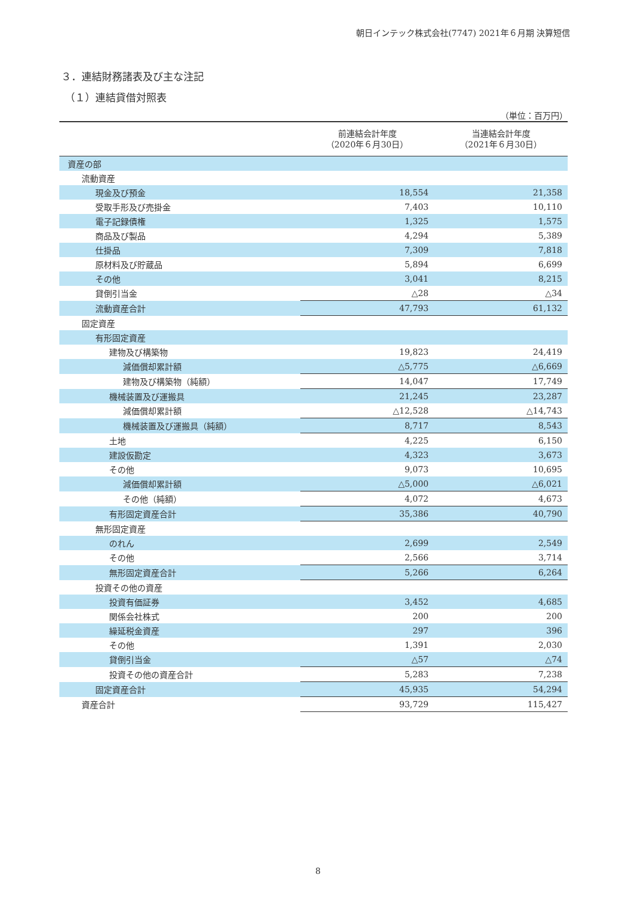朝日インテック株式会社(7747) 2021年６月期 決算短信
３．連結財務諸表及び主な注記
（１）連結貸借対照表
（単位：百万円）
| | 前連結会計年度 （2020年６月30日） | 当連結会計年度 （2021年６月30日） |
| --- | --- | --- |
| 資産の部 | | |
| 流動資産 | | |
| 現金及び預金 | 18,554 | 21,358 |
| 受取手形及び売掛金 | 7,403 | 10,110 |
| 電子記録債権 | 1,325 | 1,575 |
| 商品及び製品 | 4,294 | 5,389 |
| 仕掛品 | 7,309 | 7,818 |
| 原材料及び貯蔵品 | 5,894 | 6,699 |
| その他 | 3,041 | 8,215 |
| 貸倒引当金 | △28 | △34 |
| 流動資産合計 | 47,793 | 61,132 |
| 固定資産 | | |
| 有形固定資産 | | |
| 建物及び構築物 | 19,823 | 24,419 |
| 減価償却累計額 | △5,775 | △6,669 |
| 建物及び構築物（純額） | 14,047 | 17,749 |
| 機械装置及び運搬具 | 21,245 | 23,287 |
| 減価償却累計額 | △12,528 | △14,743 |
| 機械装置及び運搬具（純額） | 8,717 | 8,543 |
| 土地 | 4,225 | 6,150 |
| 建設仮勘定 | 4,323 | 3,673 |
| その他 | 9,073 | 10,695 |
| 減価償却累計額 | △5,000 | △6,021 |
| その他（純額） | 4,072 | 4,673 |
| 有形固定資産合計 | 35,386 | 40,790 |
| 無形固定資産 | | |
| のれん | 2,699 | 2,549 |
| その他 | 2,566 | 3,714 |
| 無形固定資産合計 | 5,266 | 6,264 |
| 投資その他の資産 | | |
| 投資有価証券 | 3,452 | 4,685 |
| 関係会社株式 | 200 | 200 |
| 繰延税金資産 | 297 | 396 |
| その他 | 1,391 | 2,030 |
| 貸倒引当金 | △57 | △74 |
| 投資その他の資産合計 | 5,283 | 7,238 |
| 固定資産合計 | 45,935 | 54,294 |
| 資産合計 | 93,729 | 115,427 |
8